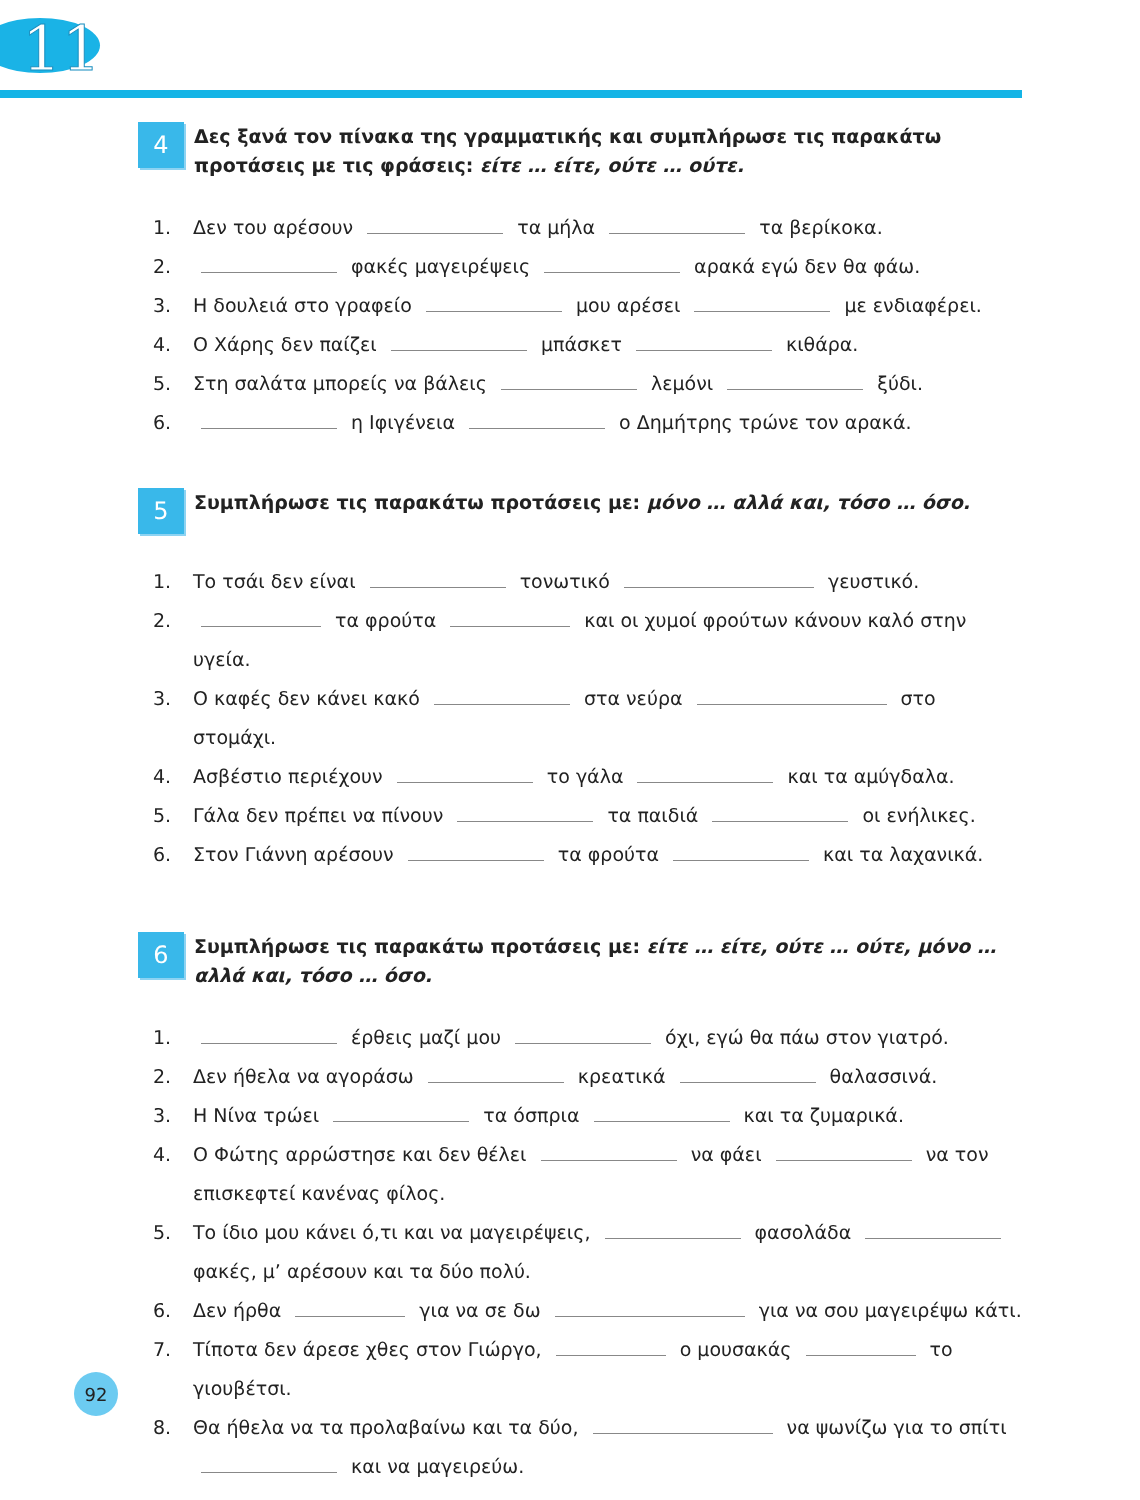11
4
Δες ξανά τον πίνακα της γραμματικής και συμπλήρωσε τις παρακάτω προτάσεις με τις φράσεις: είτε … είτε, ούτε … ούτε.
1. Δεν του αρέσουν τα μήλα τα βερίκοκα.
2. φακές μαγειρέψεις αρακά εγώ δεν θα φάω.
3. Η δουλειά στο γραφείο μου αρέσει με ενδιαφέρει.
4. Ο Χάρης δεν παίζει μπάσκετ κιθάρα.
5. Στη σαλάτα μπορείς να βάλεις λεμόνι ξύδι.
6. η Ιφιγένεια ο Δημήτρης τρώνε τον αρακά.
5
Συμπλήρωσε τις παρακάτω προτάσεις με: μόνο … αλλά και, τόσο … όσο.
1. Το τσάι δεν είναι τονωτικό γευστικό.
2. τα φρούτα και οι χυμοί φρούτων κάνουν καλό στην υγεία.
3. Ο καφές δεν κάνει κακό στα νεύρα στο στομάχι.
4. Ασβέστιο περιέχουν το γάλα και τα αμύγδαλα.
5. Γάλα δεν πρέπει να πίνουν τα παιδιά οι ενήλικες.
6. Στον Γιάννη αρέσουν τα φρούτα και τα λαχανικά.
6
Συμπλήρωσε τις παρακάτω προτάσεις με: είτε … είτε, ούτε … ούτε, μόνο … αλλά και, τόσο … όσο.
1. έρθεις μαζί μου όχι, εγώ θα πάω στον γιατρό.
2. Δεν ήθελα να αγοράσω κρεατικά θαλασσινά.
3. Η Νίνα τρώει τα όσπρια και τα ζυμαρικά.
4. Ο Φώτης αρρώστησε και δεν θέλει να φάει να τον επισκεφτεί κανένας φίλος.
5. Το ίδιο μου κάνει ό,τι και να μαγειρέψεις, φασολάδα φακές, μ’ αρέσουν και τα δύο πολύ.
6. Δεν ήρθα για να σε δω για να σου μαγειρέψω κάτι.
7. Τίποτα δεν άρεσε χθες στον Γιώργο, ο μουσακάς το γιουβέτσι.
8. Θα ήθελα να τα προλαβαίνω και τα δύο, να ψωνίζω για το σπίτι και να μαγειρεύω.
92